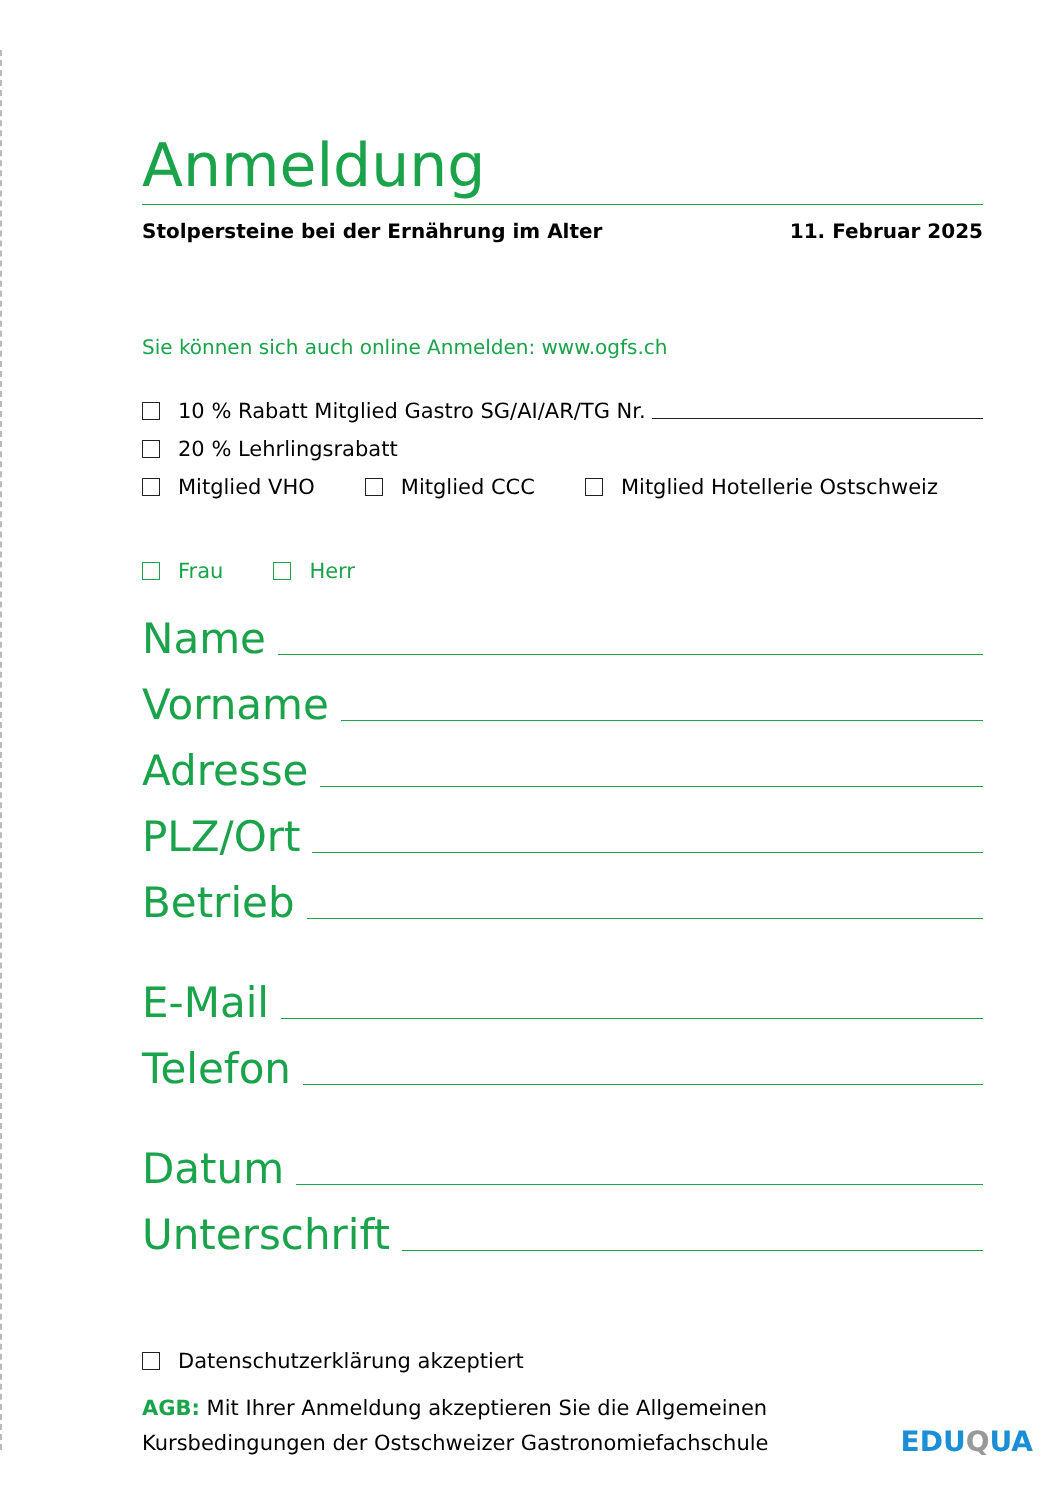Anmeldung
Stolpersteine bei der Ernährung im Alter 11. Februar 2025
Sie können sich auch online Anmelden: www.ogfs.ch
10 % Rabatt Mitglied Gastro SG/AI/AR/TG Nr.
20 % Lehrlingsrabatt
Mitglied VHO Mitglied CCC Mitglied Hotellerie Ostschweiz
Frau Herr
Name
Vorname
Adresse
PLZ/Ort
Betrieb
E-Mail
Telefon
Datum
Unterschrift
Datenschutzerklärung akzeptiert
AGB: Mit Ihrer Anmeldung akzeptieren Sie die Allgemeinen
Kursbedingungen der Ostschweizer Gastronomiefachschule
EDUQUA